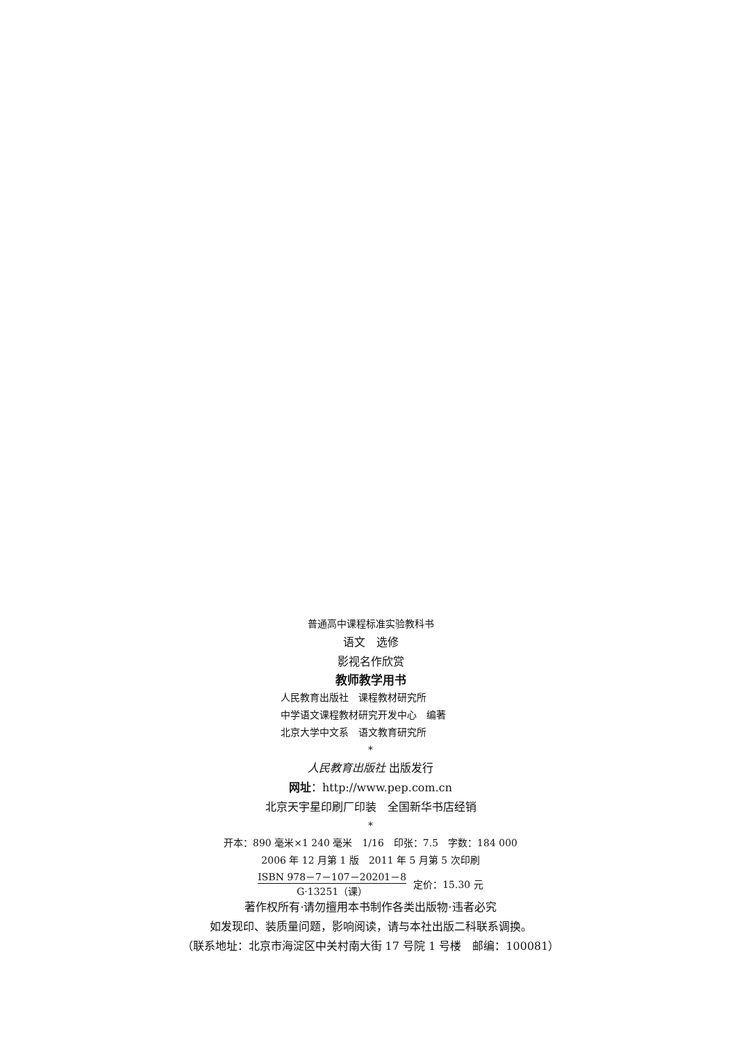普通高中课程标准实验教科书
语文　选修
影视名作欣赏
教师教学用书
人民教育出版社　课程教材研究所
中学语文课程教材研究开发中心　编著
北京大学中文系　语文教育研究所
*
人民教育出版社 出版发行
网址：http://www.pep.com.cn
北京天宇星印刷厂印装　全国新华书店经销
*
开本：890 毫米×1 240 毫米　1/16　印张：7.5　字数：184 000
2006 年 12 月第 1 版　2011 年 5 月第 5 次印刷
ISBN 978－7－107－20201－8 G·13251（课） 定价：15.30 元
著作权所有·请勿擅用本书制作各类出版物·违者必究
如发现印、装质量问题，影响阅读，请与本社出版二科联系调换。
（联系地址：北京市海淀区中关村南大街 17 号院 1 号楼　邮编：100081）